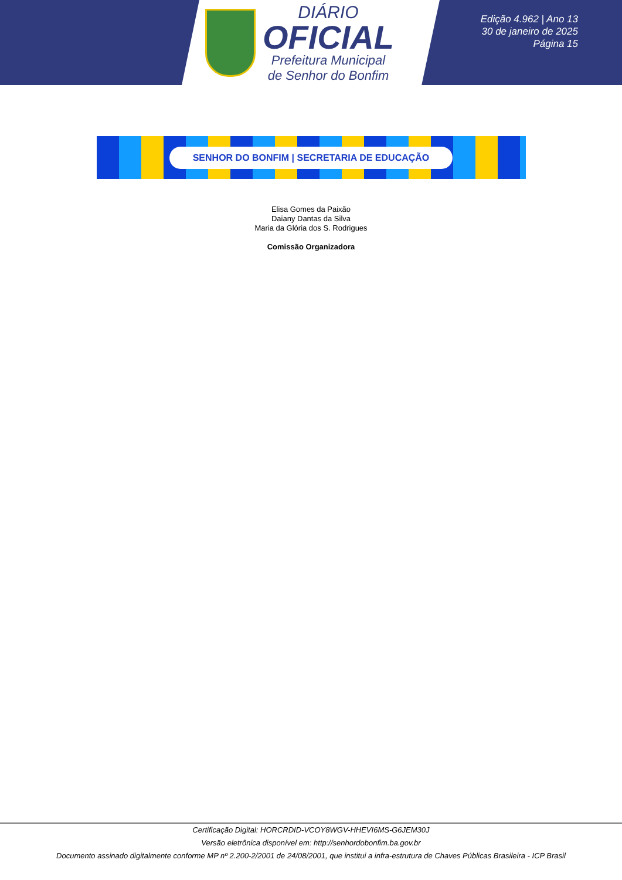DIÁRIO
OFICIAL
Prefeitura Municipal
de Senhor do Bonfim
Edição 4.962 | Ano 13
30 de janeiro de 2025
Página 15
SENHOR DO BONFIM | SECRETARIA DE EDUCAÇÃO
Elisa Gomes da Paixão
Daiany Dantas da Silva
Maria da Glória dos S. Rodrigues
Comissão Organizadora
Certificação Digital: HORCRDID-VCOY8WGV-HHEVI6MS-G6JEM30J
Versão eletrônica disponível em: http://senhordobonfim.ba.gov.br
Documento assinado digitalmente conforme MP nº 2.200-2/2001 de 24/08/2001, que institui a infra-estrutura de Chaves Públicas Brasileira - ICP Brasil